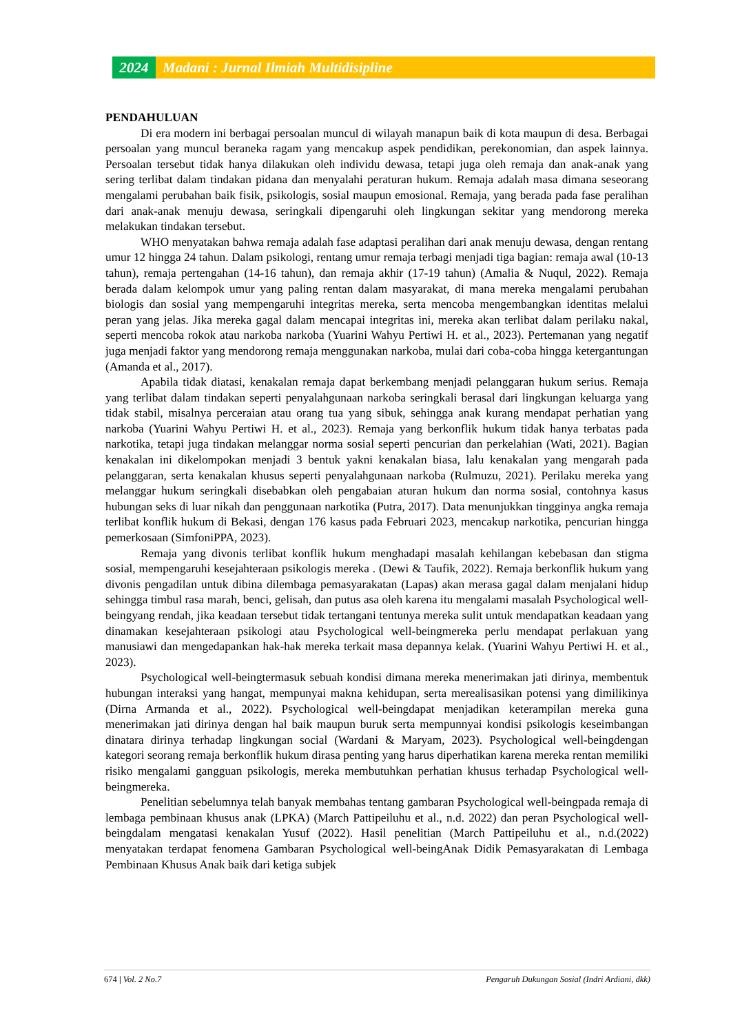2024 Madani : Jurnal Ilmiah Multidisipline
PENDAHULUAN
Di era modern ini berbagai persoalan muncul di wilayah manapun baik di kota maupun di desa. Berbagai persoalan yang muncul beraneka ragam yang mencakup aspek pendidikan, perekonomian, dan aspek lainnya. Persoalan tersebut tidak hanya dilakukan oleh individu dewasa, tetapi juga oleh remaja dan anak-anak yang sering terlibat dalam tindakan pidana dan menyalahi peraturan hukum. Remaja adalah masa dimana seseorang mengalami perubahan baik fisik, psikologis, sosial maupun emosional. Remaja, yang berada pada fase peralihan dari anak-anak menuju dewasa, seringkali dipengaruhi oleh lingkungan sekitar yang mendorong mereka melakukan tindakan tersebut.
WHO menyatakan bahwa remaja adalah fase adaptasi peralihan dari anak menuju dewasa, dengan rentang umur 12 hingga 24 tahun. Dalam psikologi, rentang umur remaja terbagi menjadi tiga bagian: remaja awal (10-13 tahun), remaja pertengahan (14-16 tahun), dan remaja akhir (17-19 tahun) (Amalia & Nuqul, 2022). Remaja berada dalam kelompok umur yang paling rentan dalam masyarakat, di mana mereka mengalami perubahan biologis dan sosial yang mempengaruhi integritas mereka, serta mencoba mengembangkan identitas melalui peran yang jelas. Jika mereka gagal dalam mencapai integritas ini, mereka akan terlibat dalam perilaku nakal, seperti mencoba rokok atau narkoba narkoba (Yuarini Wahyu Pertiwi H. et al., 2023). Pertemanan yang negatif juga menjadi faktor yang mendorong remaja menggunakan narkoba, mulai dari coba-coba hingga ketergantungan (Amanda et al., 2017).
Apabila tidak diatasi, kenakalan remaja dapat berkembang menjadi pelanggaran hukum serius. Remaja yang terlibat dalam tindakan seperti penyalahgunaan narkoba seringkali berasal dari lingkungan keluarga yang tidak stabil, misalnya perceraian atau orang tua yang sibuk, sehingga anak kurang mendapat perhatian yang narkoba (Yuarini Wahyu Pertiwi H. et al., 2023). Remaja yang berkonflik hukum tidak hanya terbatas pada narkotika, tetapi juga tindakan melanggar norma sosial seperti pencurian dan perkelahian (Wati, 2021). Bagian kenakalan ini dikelompokan menjadi 3 bentuk yakni kenakalan biasa, lalu kenakalan yang mengarah pada pelanggaran, serta kenakalan khusus seperti penyalahgunaan narkoba (Rulmuzu, 2021). Perilaku mereka yang melanggar hukum seringkali disebabkan oleh pengabaian aturan hukum dan norma sosial, contohnya kasus hubungan seks di luar nikah dan penggunaan narkotika (Putra, 2017). Data menunjukkan tingginya angka remaja terlibat konflik hukum di Bekasi, dengan 176 kasus pada Februari 2023, mencakup narkotika, pencurian hingga pemerkosaan (SimfoniPPA, 2023).
Remaja yang divonis terlibat konflik hukum menghadapi masalah kehilangan kebebasan dan stigma sosial, mempengaruhi kesejahteraan psikologis mereka . (Dewi & Taufik, 2022). Remaja berkonflik hukum yang divonis pengadilan untuk dibina dilembaga pemasyarakatan (Lapas) akan merasa gagal dalam menjalani hidup sehingga timbul rasa marah, benci, gelisah, dan putus asa oleh karena itu mengalami masalah Psychological well-beingyang rendah, jika keadaan tersebut tidak tertangani tentunya mereka sulit untuk mendapatkan keadaan yang dinamakan kesejahteraan psikologi atau Psychological well-beingmereka perlu mendapat perlakuan yang manusiawi dan mengedapankan hak-hak mereka terkait masa depannya kelak. (Yuarini Wahyu Pertiwi H. et al., 2023).
Psychological well-beingtermasuk sebuah kondisi dimana mereka menerimakan jati dirinya, membentuk hubungan interaksi yang hangat, mempunyai makna kehidupan, serta merealisasikan potensi yang dimilikinya (Dirna Armanda et al., 2022). Psychological well-beingdapat menjadikan keterampilan mereka guna menerimakan jati dirinya dengan hal baik maupun buruk serta mempunnyai kondisi psikologis keseimbangan dinatara dirinya terhadap lingkungan social (Wardani & Maryam, 2023). Psychological well-beingdengan kategori seorang remaja berkonflik hukum dirasa penting yang harus diperhatikan karena mereka rentan memiliki risiko mengalami gangguan psikologis, mereka membutuhkan perhatian khusus terhadap Psychological well-beingmereka.
Penelitian sebelumnya telah banyak membahas tentang gambaran Psychological well-beingpada remaja di lembaga pembinaan khusus anak (LPKA) (March Pattipeiluhu et al., n.d. 2022) dan peran Psychological well-beingdalam mengatasi kenakalan Yusuf (2022). Hasil penelitian (March Pattipeiluhu et al., n.d.(2022) menyatakan terdapat fenomena Gambaran Psychological well-beingAnak Didik Pemasyarakatan di Lembaga Pembinaan Khusus Anak baik dari ketiga subjek
674 | Vol. 2 No.7 Pengaruh Dukungan Sosial (Indri Ardiani, dkk)